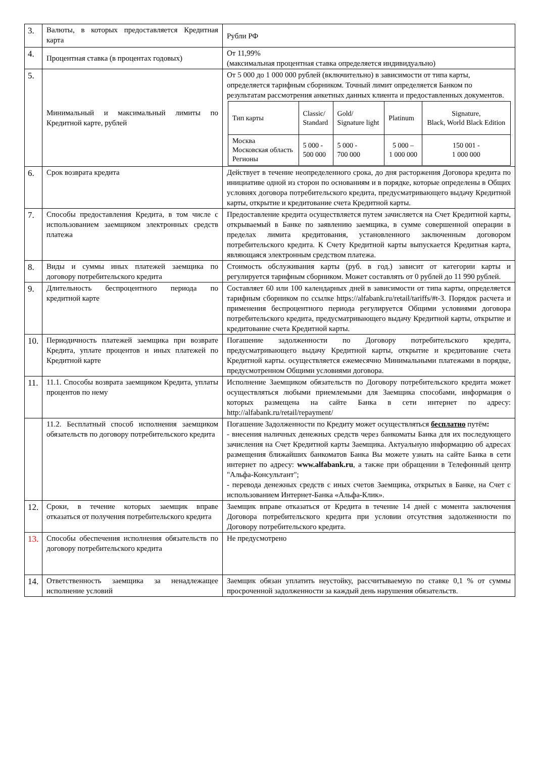| 3. | Валюты, в которых предоставляется Кредитная карта | Рубли РФ |
| 4. | Процентная ставка (в процентах годовых) | От 11,99% (максимальная процентная ставка определяется индивидуально) |
| 5. | Минимальный и максимальный лимиты по Кредитной карте, рублей | От 5 000 до 1 000 000 рублей (включительно) в зависимости от типа карты, определяется тарифным сборником. Точный лимит определяется Банком по результатам рассмотрения анкетных данных клиента и предоставленных документов. / Тип карты / Classic/ Standard / Gold/ Signature light / Platinum / Signature, Black, World Black Edition / / Москва Московская область Регионы / 5 000 - 500 000 / 5 000 - 700 000 / 5 000 – 1 000 000 / 150 001 - 1 000 000 / |
| 6. | Срок возврата кредита | Действует в течение неопределенного срока, до дня расторжения Договора кредита по инициативе одной из сторон по основаниям и в порядке, которые определены в Общих условиях договора потребительского кредита, предусматривающего выдачу Кредитной карты, открытие и кредитование счета Кредитной карты. |
| 7. | Способы предоставления Кредита, в том числе с использованием заемщиком электронных средств платежа | Предоставление кредита осуществляется путем зачисляется на Счет Кредитной карты, открываемый в Банке по заявлению заемщика, в сумме совершенной операции в пределах лимита кредитования, установленного заключенным договором потребительского кредита. К Счету Кредитной карты выпускается Кредитная карта, являющаяся электронным средством платежа. |
| 8. | Виды и суммы иных платежей заемщика по договору потребительского кредита | Стоимость обслуживания карты (руб. в год.) зависит от категории карты и регулируется тарифным сборником. Может составлять от 0 рублей до 11 990 рублей. |
| 9. | Длительность беспроцентного периода по кредитной карте | Составляет 60 или 100 календарных дней в зависимости от типа карты, определяется тарифным сборником по ссылке https://alfabank.ru/retail/tariffs/#t-3. Порядок расчета и применения беспроцентного периода регулируется Общими условиями договора потребительского кредита, предусматривающего выдачу Кредитной карты, открытие и кредитование счета Кредитной карты. |
| 10. | Периодичность платежей заемщика при возврате Кредита, уплате процентов и иных платежей по Кредитной карте | Погашение задолженности по Договору потребительского кредита, предусматривающего выдачу Кредитной карты, открытие и кредитование счета Кредитной карты. осуществляется ежемесячно Минимальными платежами в порядке, предусмотренном Общими условиями договора. |
| 11. | 11.1. Способы возврата заемщиком Кредита, уплаты процентов по нему | Исполнение Заемщиком обязательств по Договору потребительского кредита может осуществляться любыми приемлемыми для Заемщика способами, информация о которых размещена на сайте Банка в сети интернет по адресу: http://alfabank.ru/retail/repayment/ |
| | 11.2. Бесплатный способ исполнения заемщиком обязательств по договору потребительского кредита | Погашение Задолженности по Кредиту может осуществляться бесплатно путём : - внесения наличных денежных средств через банкоматы Банка для их последующего зачисления на Счет Кредитной карты Заемщика. Актуальную информацию об адресах размещения ближайших банкоматов Банка Вы можете узнать на сайте Банка в сети интернет по адресу: www.alfabank.ru , а также при обращении в Телефонный центр "Альфа-Консультант"; - перевода денежных средств с иных счетов Заемщика, открытых в Банке, на Счет с использованием Интернет-Банка «Альфа-Клик». |
| 12. | Сроки, в течение которых заемщик вправе отказаться от получения потребительского кредита | Заемщик вправе отказаться от Кредита в течение 14 дней с момента заключения Договора потребительского кредита при условии отсутствия задолженности по Договору потребительского кредита. |
| 13. | Способы обеспечения исполнения обязательств по договору потребительского кредита | Не предусмотрено |
| 14. | Ответственность заемщика за ненадлежащее исполнение условий | Заемщик обязан уплатить неустойку, рассчитываемую по ставке 0,1 % от суммы просроченной задолженности за каждый день нарушения обязательств. |